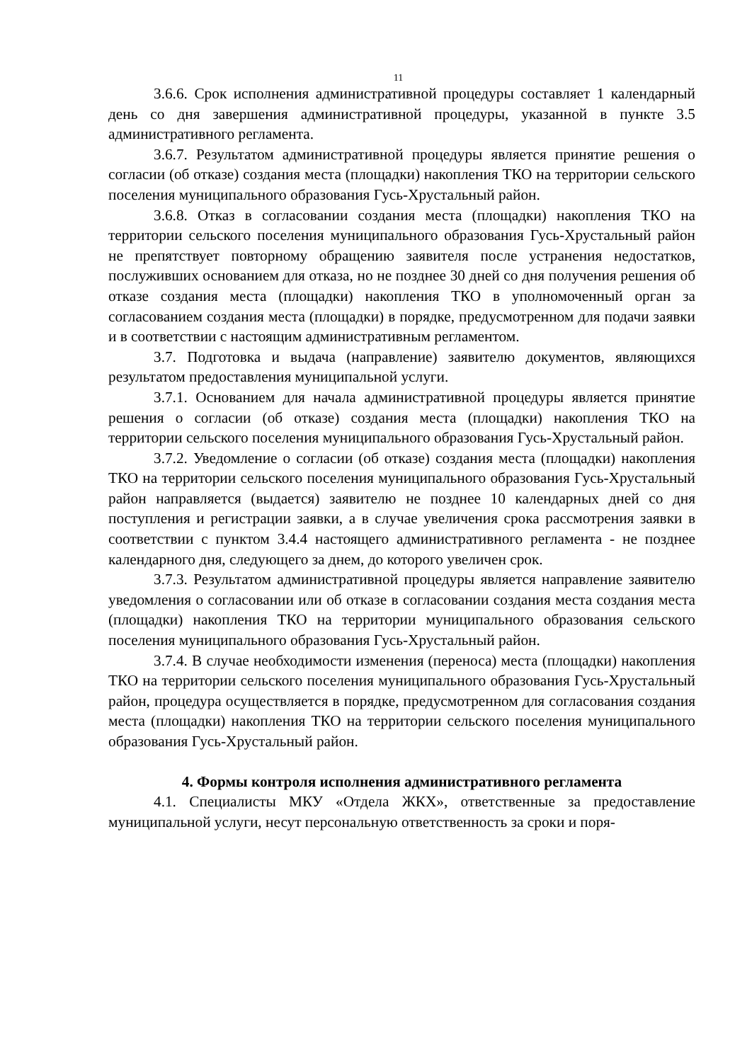11
3.6.6. Срок исполнения административной процедуры составляет 1 календарный день со дня завершения административной процедуры, указанной в пункте 3.5 административного регламента.
3.6.7. Результатом административной процедуры является принятие решения о согласии (об отказе) создания места (площадки) накопления ТКО на территории сельского поселения муниципального образования Гусь-Хрустальный район.
3.6.8. Отказ в согласовании создания места (площадки) накопления ТКО на территории сельского поселения муниципального образования Гусь-Хрустальный район не препятствует повторному обращению заявителя после устранения недостатков, послуживших основанием для отказа, но не позднее 30 дней со дня получения решения об отказе создания места (площадки) накопления ТКО в уполномоченный орган за согласованием создания места (площадки) в порядке, предусмотренном для подачи заявки и в соответствии с настоящим административным регламентом.
3.7. Подготовка и выдача (направление) заявителю документов, являющихся результатом предоставления муниципальной услуги.
3.7.1. Основанием для начала административной процедуры является принятие решения о согласии (об отказе) создания места (площадки) накопления ТКО на территории сельского поселения муниципального образования Гусь-Хрустальный район.
3.7.2. Уведомление о согласии (об отказе) создания места (площадки) накопления ТКО на территории сельского поселения муниципального образования Гусь-Хрустальный район направляется (выдается) заявителю не позднее 10 календарных дней со дня поступления и регистрации заявки, а в случае увеличения срока рассмотрения заявки в соответствии с пунктом 3.4.4 настоящего административного регламента - не позднее календарного дня, следующего за днем, до которого увеличен срок.
3.7.3. Результатом административной процедуры является направление заявителю уведомления о согласовании или об отказе в согласовании создания места создания места (площадки) накопления ТКО на территории муниципального образования сельского поселения муниципального образования Гусь-Хрустальный район.
3.7.4. В случае необходимости изменения (переноса) места (площадки) накопления ТКО на территории сельского поселения муниципального образования Гусь-Хрустальный район, процедура осуществляется в порядке, предусмотренном для согласования создания места (площадки) накопления ТКО на территории сельского поселения муниципального образования Гусь-Хрустальный район.
4. Формы контроля исполнения административного регламента
4.1. Специалисты МКУ «Отдела ЖКХ», ответственные за предоставление муниципальной услуги, несут персональную ответственность за сроки и поря-